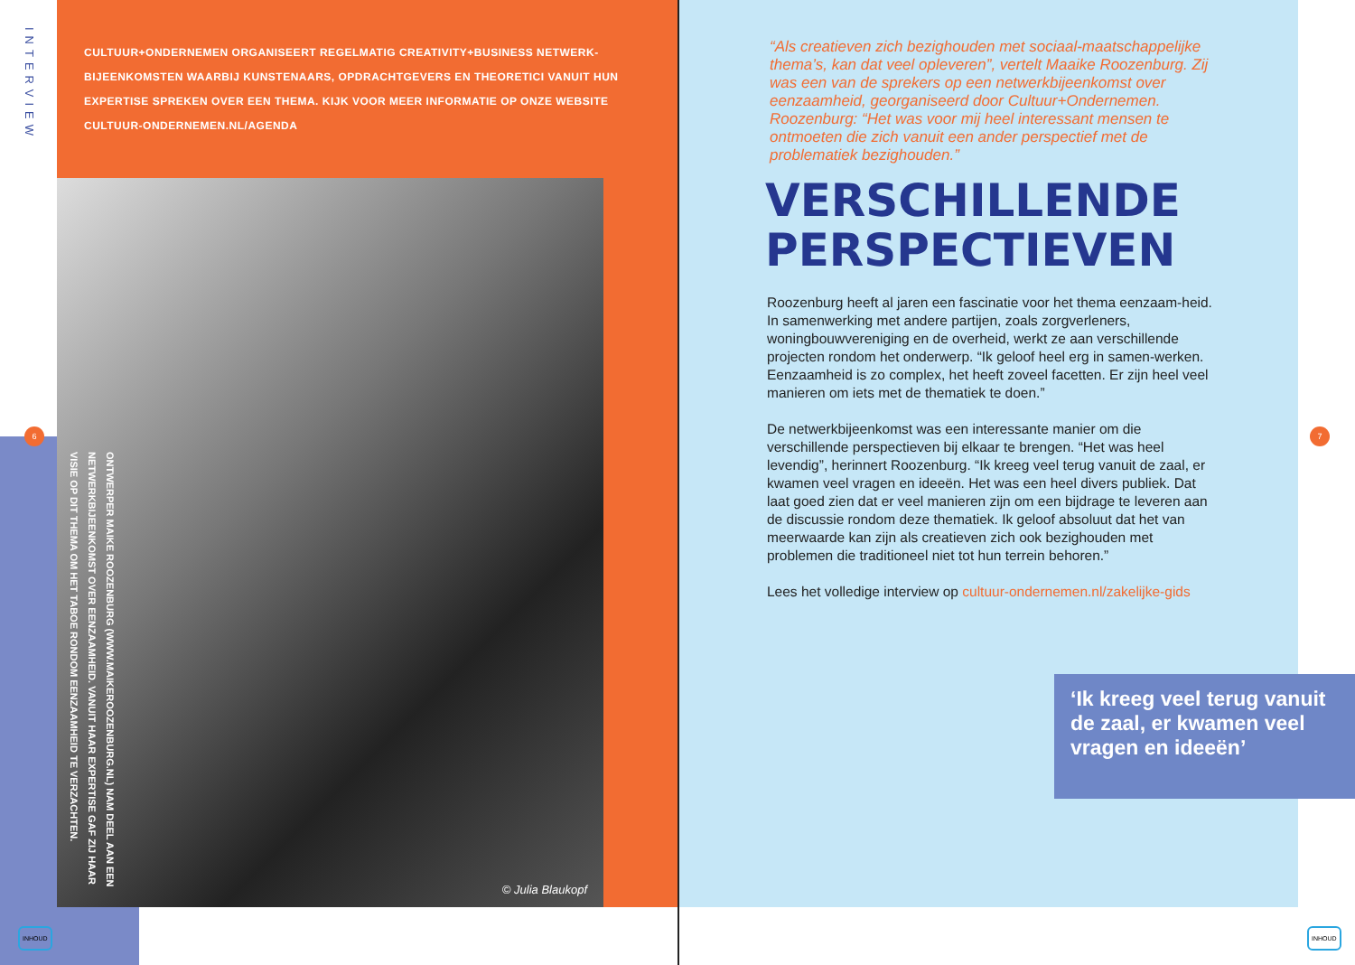INTERVIEW
CULTUUR+ONDERNEMEN ORGANISEERT REGELMATIG CREATIVITY+BUSINESS NETWERK-BIJEENKOMSTEN WAARBIJ KUNSTENAARS, OPDRACHTGEVERS EN THEORETICI VANUIT HUN EXPERTISE SPREKEN OVER EEN THEMA. KIJK VOOR MEER INFORMATIE OP ONZE WEBSITE CULTUUR-ONDERNEMEN.NL/AGENDA
© Julia Blaukopf
ONTWERPER MAIKE ROOZENBURG (WWW.MAIKEROOZENBURG.NL) NAM DEEL AAN EEN NETWERKBIJEENKOMST OVER EENZAAMHEID. VANUIT HAAR EXPERTISE GAF ZIJ HAAR VISIE OP DIT THEMA OM HET TABOE RONDOM EENZAAMHEID TE VERZACHTEN.
6
INHOUD
“Als creatieven zich bezighouden met sociaal-maatschappelijke thema’s, kan dat veel opleveren”, vertelt Maaike Roozenburg. Zij was een van de sprekers op een netwerkbijeenkomst over eenzaamheid, georganiseerd door Cultuur+Ondernemen. Roozenburg: “Het was voor mij heel interessant mensen te ontmoeten die zich vanuit een ander perspectief met de problematiek bezighouden.”
VERSCHILLENDE
PERSPECTIEVEN
Roozenburg heeft al jaren een fascinatie voor het thema eenzaam-heid. In samenwerking met andere partijen, zoals zorgverleners, woningbouwvereniging en de overheid, werkt ze aan verschillende projecten rondom het onderwerp. “Ik geloof heel erg in samen-werken. Eenzaamheid is zo complex, het heeft zoveel facetten. Er zijn heel veel manieren om iets met de thematiek te doen.”
De netwerkbijeenkomst was een interessante manier om die verschillende perspectieven bij elkaar te brengen. “Het was heel levendig”, herinnert Roozenburg. “Ik kreeg veel terug vanuit de zaal, er kwamen veel vragen en ideeën. Het was een heel divers publiek. Dat laat goed zien dat er veel manieren zijn om een bijdrage te leveren aan de discussie rondom deze thematiek. Ik geloof absoluut dat het van meerwaarde kan zijn als creatieven zich ook bezighouden met problemen die traditioneel niet tot hun terrein behoren.”
Lees het volledige interview op cultuur-ondernemen.nl/zakelijke-gids
‘Ik kreeg veel terug vanuit de zaal, er kwamen veel vragen en ideeën’
7
INHOUD